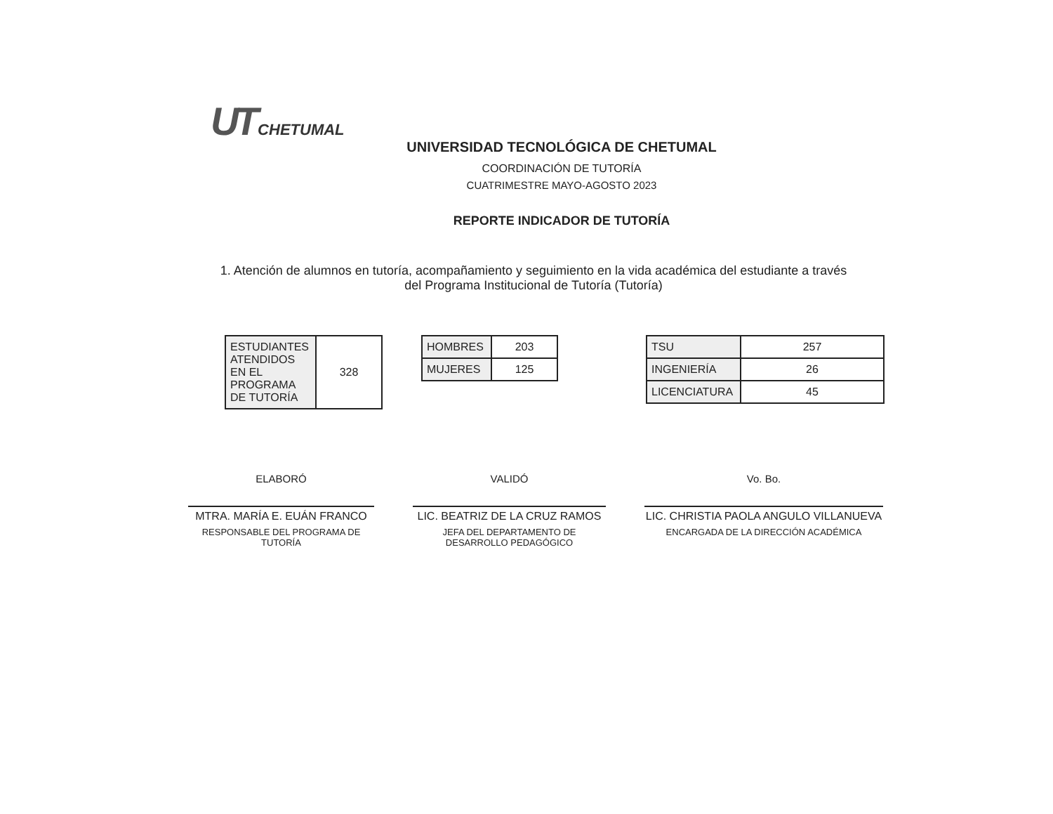UT CHETUMAL
UNIVERSIDAD TECNOLÓGICA DE CHETUMAL
COORDINACIÓN DE TUTORÍA
CUATRIMESTRE MAYO-AGOSTO 2023
REPORTE INDICADOR DE TUTORÍA
1. Atención de alumnos en tutoría, acompañamiento y seguimiento en la vida académica del estudiante a través del Programa Institucional de Tutoría (Tutoría)
| ESTUDIANTES ATENDIDOS EN EL PROGRAMA DE TUTORÍA | 328 |
| HOMBRES | 203 |
| MUJERES | 125 |
| TSU | 257 |
| INGENIERÍA | 26 |
| LICENCIATURA | 45 |
ELABORÓ
MTRA. MARÍA E. EUÁN FRANCO
RESPONSABLE DEL PROGRAMA DE TUTORÍA
VALIDÓ
LIC. BEATRIZ DE LA CRUZ RAMOS
JEFA DEL DEPARTAMENTO DE DESARROLLO PEDAGÓGICO
Vo. Bo.
LIC. CHRISTIA PAOLA ANGULO VILLANUEVA
ENCARGADA DE LA DIRECCIÓN ACADÉMICA